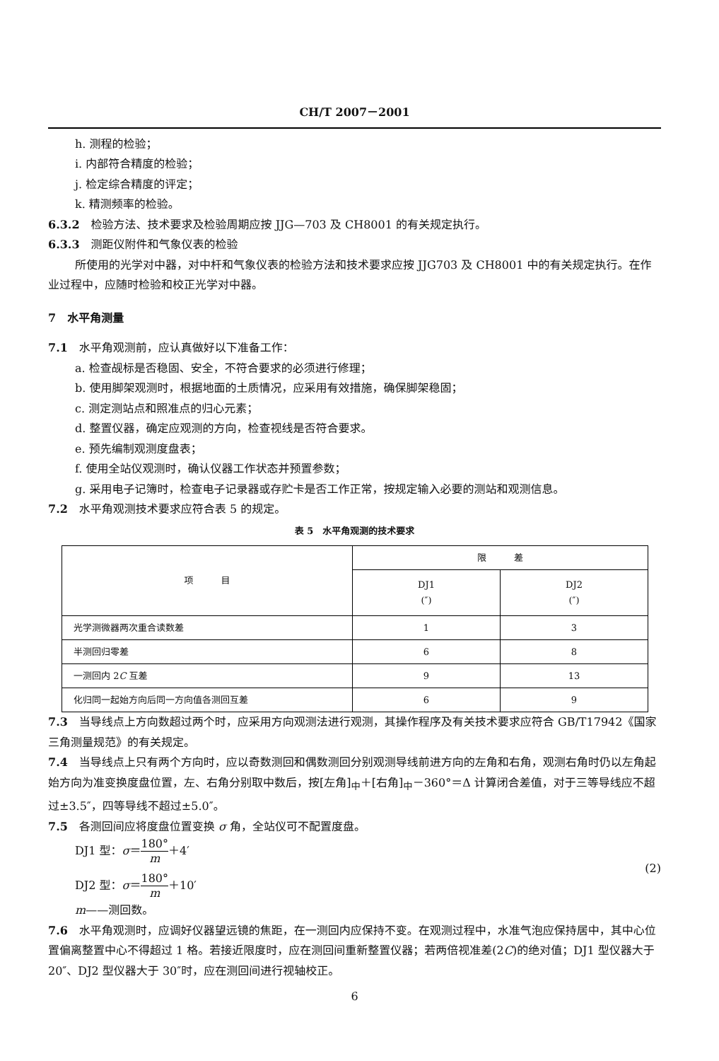CH/T 2007－2001
h. 测程的检验；
i. 内部符合精度的检验；
j. 检定综合精度的评定；
k. 精测频率的检验。
6.3.2　检验方法、技术要求及检验周期应按 JJG—703 及 CH8001 的有关规定执行。
6.3.3　测距仪附件和气象仪表的检验
所使用的光学对中器，对中杆和气象仪表的检验方法和技术要求应按 JJG703 及 CH8001 中的有关规定执行。在作业过程中，应随时检验和校正光学对中器。
7　水平角测量
7.1　水平角观测前，应认真做好以下准备工作：
a. 检查觇标是否稳固、安全，不符合要求的必须进行修理；
b. 使用脚架观测时，根据地面的土质情况，应采用有效措施，确保脚架稳固；
c. 测定测站点和照准点的归心元素；
d. 整置仪器，确定应观测的方向，检查视线是否符合要求。
e. 预先编制观测度盘表；
f. 使用全站仪观测时，确认仪器工作状态并预置参数；
g. 采用电子记簿时，检查电子记录器或存贮卡是否工作正常，按规定输入必要的测站和观测信息。
7.2　水平角观测技术要求应符合表 5 的规定。
表 5　水平角观测的技术要求
| 项 目 | 限 差 | |
| --- | --- | --- |
| | DJ1 (″) | DJ2 (″) |
| 光学测微器两次重合读数差 | 1 | 3 |
| 半测回归零差 | 6 | 8 |
| 一测回内 2 C 互差 | 9 | 13 |
| 化归同一起始方向后同一方向值各测回互差 | 6 | 9 |
7.3　当导线点上方向数超过两个时，应采用方向观测法进行观测，其操作程序及有关技术要求应符合 GB/T17942《国家三角测量规范》的有关规定。
7.4　当导线点上只有两个方向时，应以奇数测回和偶数测回分别观测导线前进方向的左角和右角，观测右角时仍以左角起始方向为准变换度盘位置，左、右角分别取中数后，按[左角]<sub>中</sub>＋[右角]<sub>中</sub>－360°＝Δ 计算闭合差值，对于三等导线应不超过±3.5″，四等导线不超过±5.0″。
7.5　各测回间应将度盘位置变换 σ 角，全站仪可不配置度盘。
DJ1 型：σ＝180° m＋4′
DJ2 型：σ＝180° m＋10′
(2)
m——测回数。
7.6　水平角观测时，应调好仪器望远镜的焦距，在一测回内应保持不变。在观测过程中，水准气泡应保持居中，其中心位置偏离整置中心不得超过 1 格。若接近限度时，应在测回间重新整置仪器；若两倍视准差(2C)的绝对值；DJ1 型仪器大于 20″、DJ2 型仪器大于 30″时，应在测回间进行视轴校正。
6